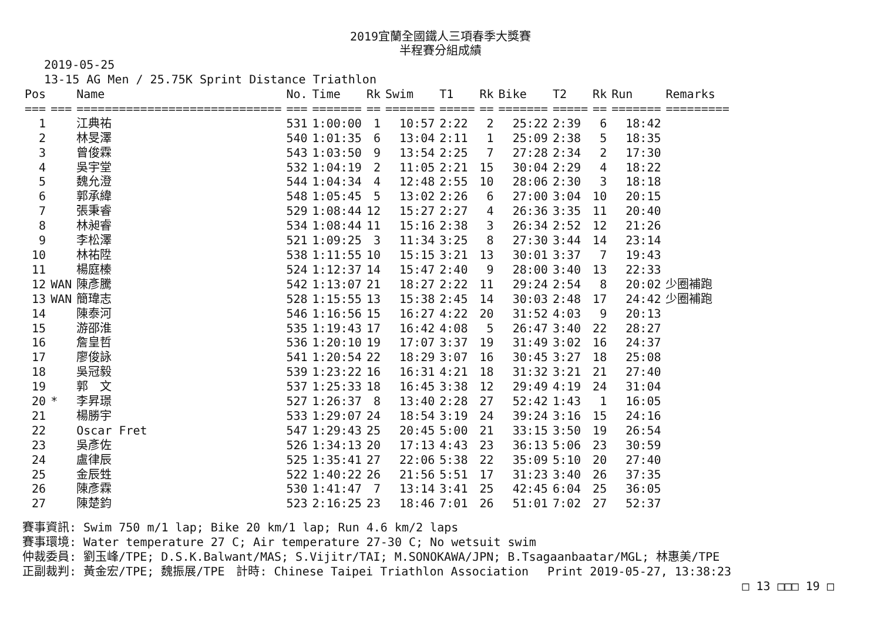2019宜蘭全國鐵人三項春季大獎賽
半程賽分組成績
2019-05-25
13-15 AG Men / 25.75K Sprint Distance Triathlon
| Pos | | Name | No. | Time | Rk | Swim | T1 | Rk | Bike | T2 | Rk | Run | Remarks |
| --- | --- | --- | --- | --- | --- | --- | --- | --- | --- | --- | --- | --- | --- |
| === | === | ============================= | === | ======= | == | ======= | ===== | == | ======= | ===== | == | ======= | ========= |
| 1 | | 江典祐 | 531 | 1:00:00 | 1 | 10:57 | 2:22 | 2 | 25:22 | 2:39 | 6 | 18:42 | |
| 2 | | 林旻澤 | 540 | 1:01:35 | 6 | 13:04 | 2:11 | 1 | 25:09 | 2:38 | 5 | 18:35 | |
| 3 | | 曾俊霖 | 543 | 1:03:50 | 9 | 13:54 | 2:25 | 7 | 27:28 | 2:34 | 2 | 17:30 | |
| 4 | | 吳宇堂 | 532 | 1:04:19 | 2 | 11:05 | 2:21 | 15 | 30:04 | 2:29 | 4 | 18:22 | |
| 5 | | 魏允澄 | 544 | 1:04:34 | 4 | 12:48 | 2:55 | 10 | 28:06 | 2:30 | 3 | 18:18 | |
| 6 | | 郭承緯 | 548 | 1:05:45 | 5 | 13:02 | 2:26 | 6 | 27:00 | 3:04 | 10 | 20:15 | |
| 7 | | 張秉睿 | 529 | 1:08:44 | 12 | 15:27 | 2:27 | 4 | 26:36 | 3:35 | 11 | 20:40 | |
| 8 | | 林昶睿 | 534 | 1:08:44 | 11 | 15:16 | 2:38 | 3 | 26:34 | 2:52 | 12 | 21:26 | |
| 9 | | 李松澤 | 521 | 1:09:25 | 3 | 11:34 | 3:25 | 8 | 27:30 | 3:44 | 14 | 23:14 | |
| 10 | | 林祐陞 | 538 | 1:11:55 | 10 | 15:15 | 3:21 | 13 | 30:01 | 3:37 | 7 | 19:43 | |
| 11 | | 楊庭榛 | 524 | 1:12:37 | 14 | 15:47 | 2:40 | 9 | 28:00 | 3:40 | 13 | 22:33 | |
| 12 | WAN | 陳彥騰 | 542 | 1:13:07 | 21 | 18:27 | 2:22 | 11 | 29:24 | 2:54 | 8 | 20:02 | 少圈補跑 |
| 13 | WAN | 簡瑋志 | 528 | 1:15:55 | 13 | 15:38 | 2:45 | 14 | 30:03 | 2:48 | 17 | 24:42 | 少圈補跑 |
| 14 | | 陳泰河 | 546 | 1:16:56 | 15 | 16:27 | 4:22 | 20 | 31:52 | 4:03 | 9 | 20:13 | |
| 15 | | 游邵淮 | 535 | 1:19:43 | 17 | 16:42 | 4:08 | 5 | 26:47 | 3:40 | 22 | 28:27 | |
| 16 | | 詹皇哲 | 536 | 1:20:10 | 19 | 17:07 | 3:37 | 19 | 31:49 | 3:02 | 16 | 24:37 | |
| 17 | | 廖俊詠 | 541 | 1:20:54 | 22 | 18:29 | 3:07 | 16 | 30:45 | 3:27 | 18 | 25:08 | |
| 18 | | 吳冠毅 | 539 | 1:23:22 | 16 | 16:31 | 4:21 | 18 | 31:32 | 3:21 | 21 | 27:40 | |
| 19 | | 郭 文 | 537 | 1:25:33 | 18 | 16:45 | 3:38 | 12 | 29:49 | 4:19 | 24 | 31:04 | |
| 20 | * | 李昇璟 | 527 | 1:26:37 | 8 | 13:40 | 2:28 | 27 | 52:42 | 1:43 | 1 | 16:05 | |
| 21 | | 楊勝宇 | 533 | 1:29:07 | 24 | 18:54 | 3:19 | 24 | 39:24 | 3:16 | 15 | 24:16 | |
| 22 | | Oscar Fret | 547 | 1:29:43 | 25 | 20:45 | 5:00 | 21 | 33:15 | 3:50 | 19 | 26:54 | |
| 23 | | 吳彥佐 | 526 | 1:34:13 | 20 | 17:13 | 4:43 | 23 | 36:13 | 5:06 | 23 | 30:59 | |
| 24 | | 盧律辰 | 525 | 1:35:41 | 27 | 22:06 | 5:38 | 22 | 35:09 | 5:10 | 20 | 27:40 | |
| 25 | | 金辰甡 | 522 | 1:40:22 | 26 | 21:56 | 5:51 | 17 | 31:23 | 3:40 | 26 | 37:35 | |
| 26 | | 陳彥霖 | 530 | 1:41:47 | 7 | 13:14 | 3:41 | 25 | 42:45 | 6:04 | 25 | 36:05 | |
| 27 | | 陳楚鈞 | 523 | 2:16:25 | 23 | 18:46 | 7:01 | 26 | 51:01 | 7:02 | 27 | 52:37 | |
賽事資訊: Swim 750 m/1 lap; Bike 20 km/1 lap; Run 4.6 km/2 laps
賽事環境: Water temperature 27 C; Air temperature 27-30 C; No wetsuit swim
仲裁委員: 劉玉峰/TPE; D.S.K.Balwant/MAS; S.Vijitr/TAI; M.SONOKAWA/JPN; B.Tsagaanbaatar/MGL; 林惠美/TPE
正副裁判: 黃金宏/TPE; 魏振展/TPE　計時: Chinese Taipei Triathlon Association　 Print 2019-05-27, 13:38:23
□ 13 □□□ 19 □